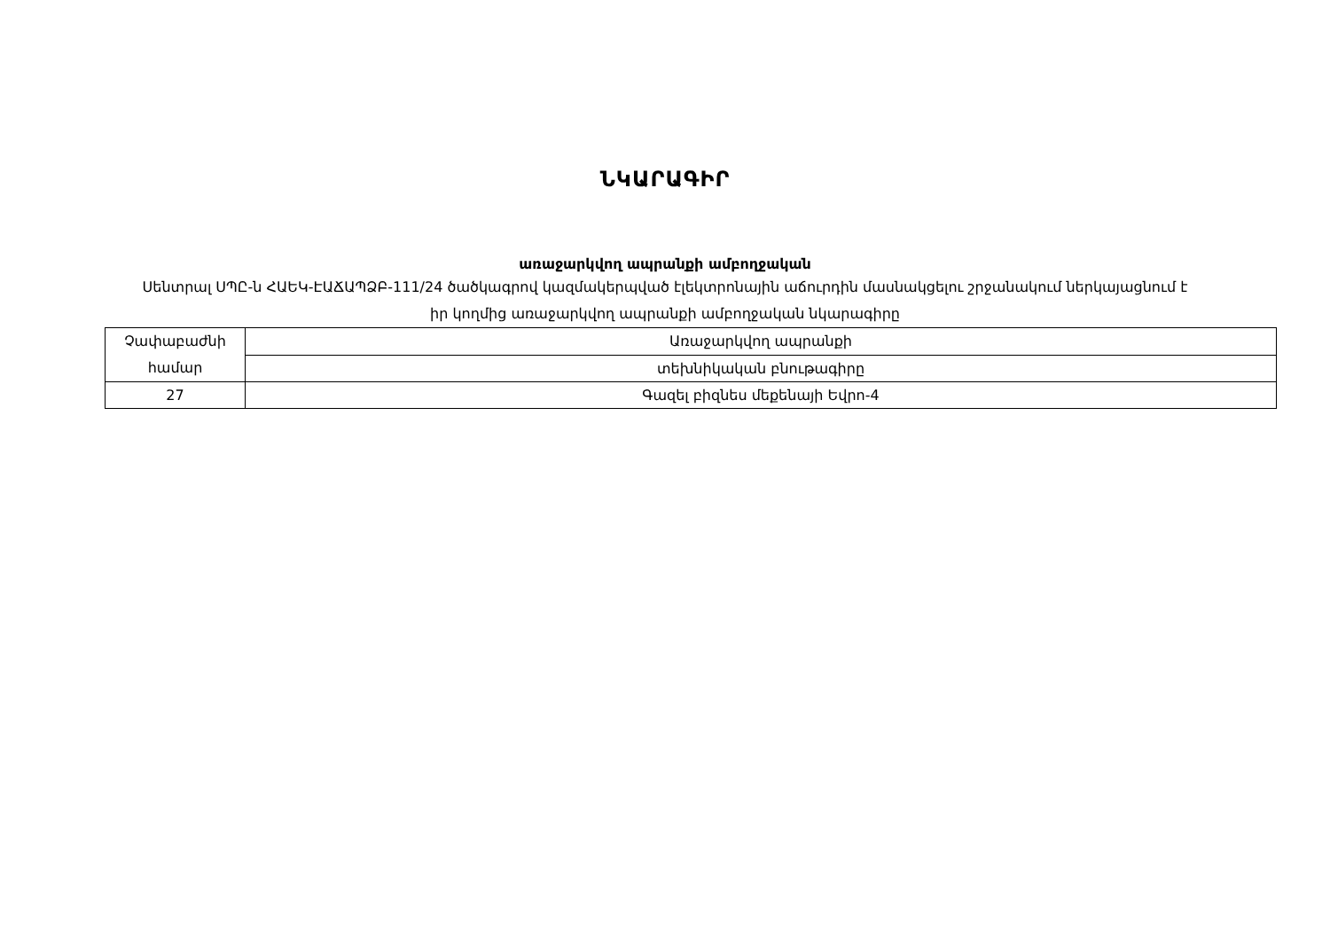ՆԿԱՐԱԳԻՐ
առաջարկվող ապրանքի ամբողջական
Սենտրալ ՍՊԸ-ն ՀԱԵԿ-ԷԱՃԱՊՁԲ-111/24 ծածկագրով կազմակերպված էլեկտրոնային աճուրդին մասնակցելու շրջանակում ներկայացնում է իր կողմից առաջարկվող ապրանքի ամբողջական նկարագիրը
| Չափաբաժնի համար | Առաջարկվող ապրանքի |
| | տեխնիկական բնութագիրը |
| 27 | Գազել բիզնես մեքենայի Եվրո-4 |